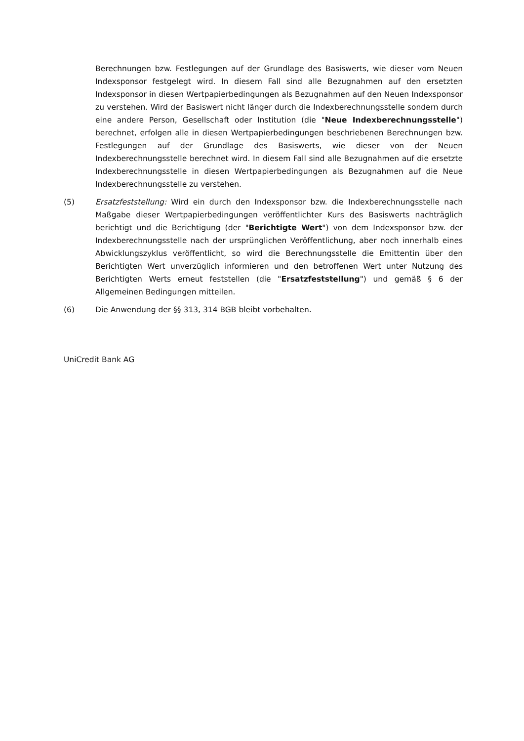Berechnungen bzw. Festlegungen auf der Grundlage des Basiswerts, wie dieser vom Neuen Indexsponsor festgelegt wird. In diesem Fall sind alle Bezugnahmen auf den ersetzten Indexsponsor in diesen Wertpapierbedingungen als Bezugnahmen auf den Neuen Indexsponsor zu verstehen. Wird der Basiswert nicht länger durch die Indexberechnungsstelle sondern durch eine andere Person, Gesellschaft oder Institution (die "Neue Indexberechnungsstelle") berechnet, erfolgen alle in diesen Wertpapierbedingungen beschriebenen Berechnungen bzw. Festlegungen auf der Grundlage des Basiswerts, wie dieser von der Neuen Indexberechnungsstelle berechnet wird. In diesem Fall sind alle Bezugnahmen auf die ersetzte Indexberechnungsstelle in diesen Wertpapierbedingungen als Bezugnahmen auf die Neue Indexberechnungsstelle zu verstehen.
(5) Ersatzfeststellung: Wird ein durch den Indexsponsor bzw. die Indexberechnungsstelle nach Maßgabe dieser Wertpapierbedingungen veröffentlichter Kurs des Basiswerts nachträglich berichtigt und die Berichtigung (der "Berichtigte Wert") von dem Indexsponsor bzw. der Indexberechnungsstelle nach der ursprünglichen Veröffentlichung, aber noch innerhalb eines Abwicklungszyklus veröffentlicht, so wird die Berechnungsstelle die Emittentin über den Berichtigten Wert unverzüglich informieren und den betroffenen Wert unter Nutzung des Berichtigten Werts erneut feststellen (die "Ersatzfeststellung") und gemäß § 6 der Allgemeinen Bedingungen mitteilen.
(6) Die Anwendung der §§ 313, 314 BGB bleibt vorbehalten.
UniCredit Bank AG